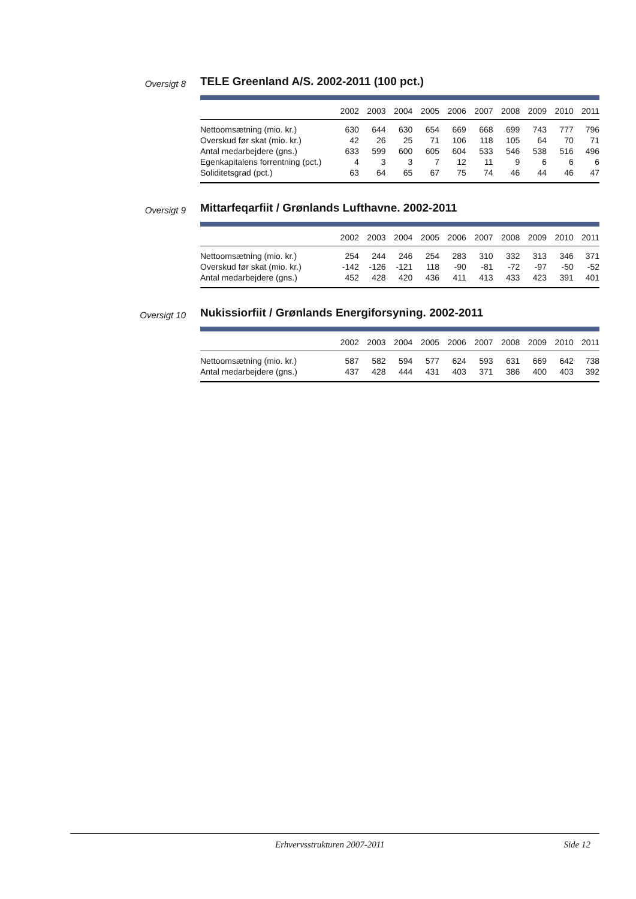Oversigt 8
TELE Greenland A/S. 2002-2011 (100 pct.)
| | 2002 | 2003 | 2004 | 2005 | 2006 | 2007 | 2008 | 2009 | 2010 | 2011 |
| --- | --- | --- | --- | --- | --- | --- | --- | --- | --- | --- |
| Nettoomsætning (mio. kr.) | 630 | 644 | 630 | 654 | 669 | 668 | 699 | 743 | 777 | 796 |
| Overskud før skat (mio. kr.) | 42 | 26 | 25 | 71 | 106 | 118 | 105 | 64 | 70 | 71 |
| Antal medarbejdere (gns.) | 633 | 599 | 600 | 605 | 604 | 533 | 546 | 538 | 516 | 496 |
| Egenkapitalens forrentning (pct.) | 4 | 3 | 3 | 7 | 12 | 11 | 9 | 6 | 6 | 6 |
| Soliditetsgrad (pct.) | 63 | 64 | 65 | 67 | 75 | 74 | 46 | 44 | 46 | 47 |
Oversigt 9
Mittarfeqarfiit / Grønlands Lufthavne. 2002-2011
| | 2002 | 2003 | 2004 | 2005 | 2006 | 2007 | 2008 | 2009 | 2010 | 2011 |
| --- | --- | --- | --- | --- | --- | --- | --- | --- | --- | --- |
| Nettoomsætning (mio. kr.) | 254 | 244 | 246 | 254 | 283 | 310 | 332 | 313 | 346 | 371 |
| Overskud før skat (mio. kr.) | -142 | -126 | -121 | 118 | -90 | -81 | -72 | -97 | -50 | -52 |
| Antal medarbejdere (gns.) | 452 | 428 | 420 | 436 | 411 | 413 | 433 | 423 | 391 | 401 |
Oversigt 10
Nukissiorfiit / Grønlands Energiforsyning. 2002-2011
| | 2002 | 2003 | 2004 | 2005 | 2006 | 2007 | 2008 | 2009 | 2010 | 2011 |
| --- | --- | --- | --- | --- | --- | --- | --- | --- | --- | --- |
| Nettoomsætning (mio. kr.) | 587 | 582 | 594 | 577 | 624 | 593 | 631 | 669 | 642 | 738 |
| Antal medarbejdere (gns.) | 437 | 428 | 444 | 431 | 403 | 371 | 386 | 400 | 403 | 392 |
Erhvervsstrukturen 2007-2011 Side 12